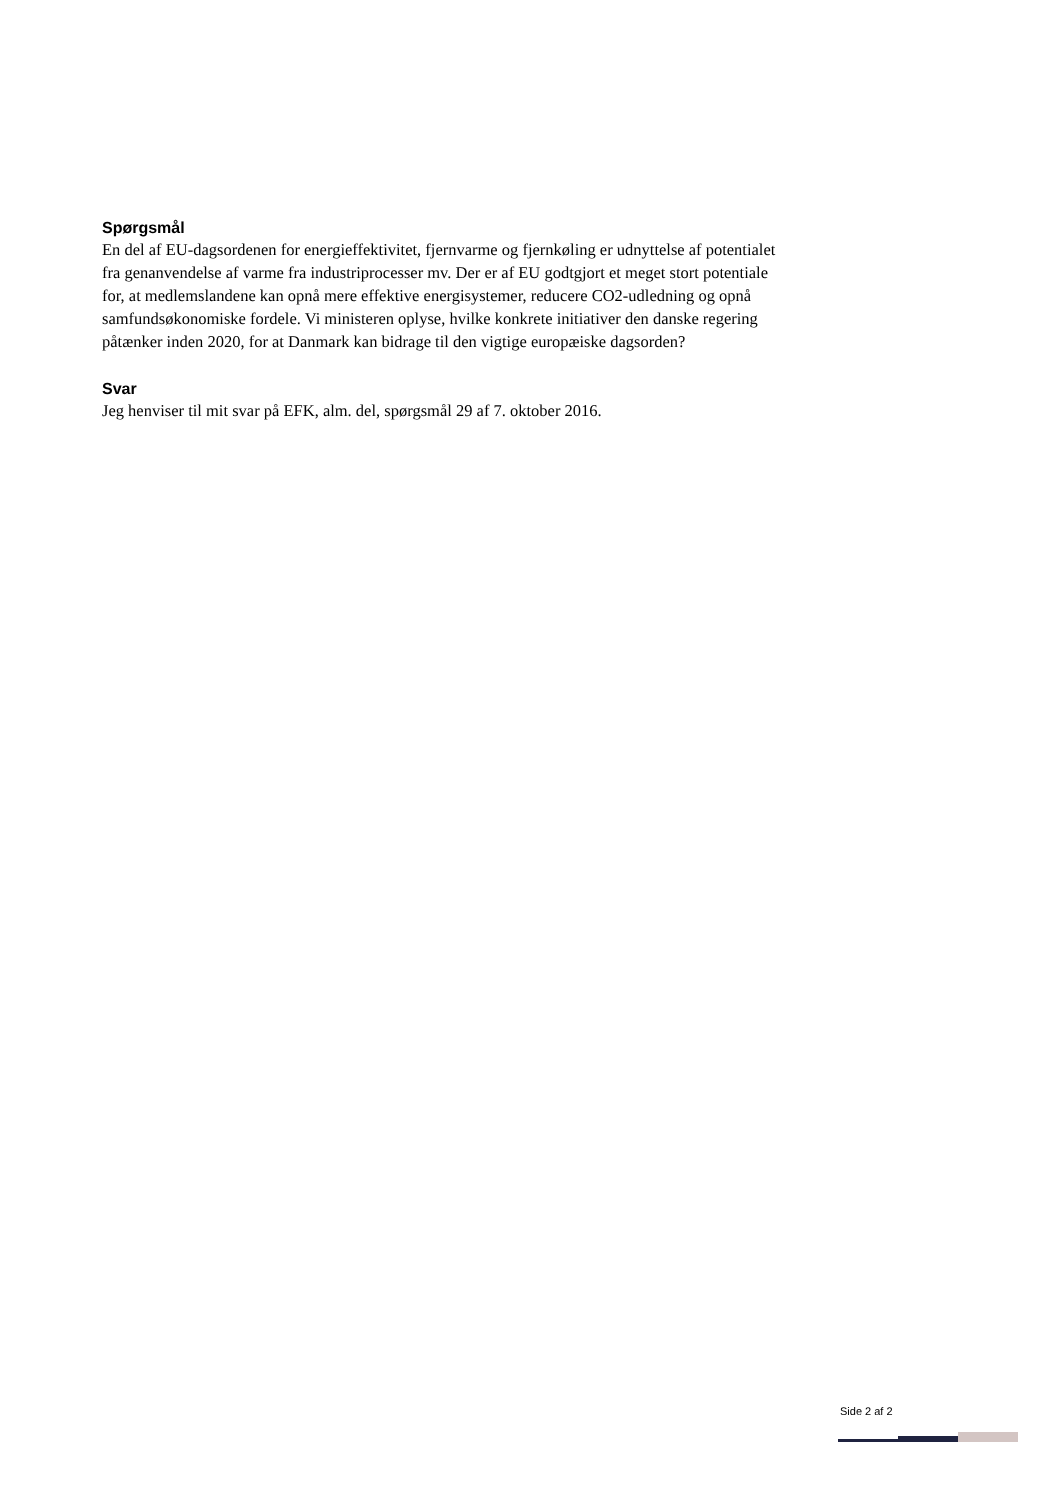Spørgsmål
En del af EU-dagsordenen for energieffektivitet, fjernvarme og fjernkøling er udnyttelse af potentialet fra genanvendelse af varme fra industriprocesser mv. Der er af EU godtgjort et meget stort potentiale for, at medlemslandene kan opnå mere effektive energisystemer, reducere CO2-udledning og opnå samfundsøkonomiske fordele. Vi ministeren oplyse, hvilke konkrete initiativer den danske regering påtænker inden 2020, for at Danmark kan bidrage til den vigtige europæiske dagsorden?
Svar
Jeg henviser til mit svar på EFK, alm. del, spørgsmål 29 af 7. oktober 2016.
Side 2 af 2